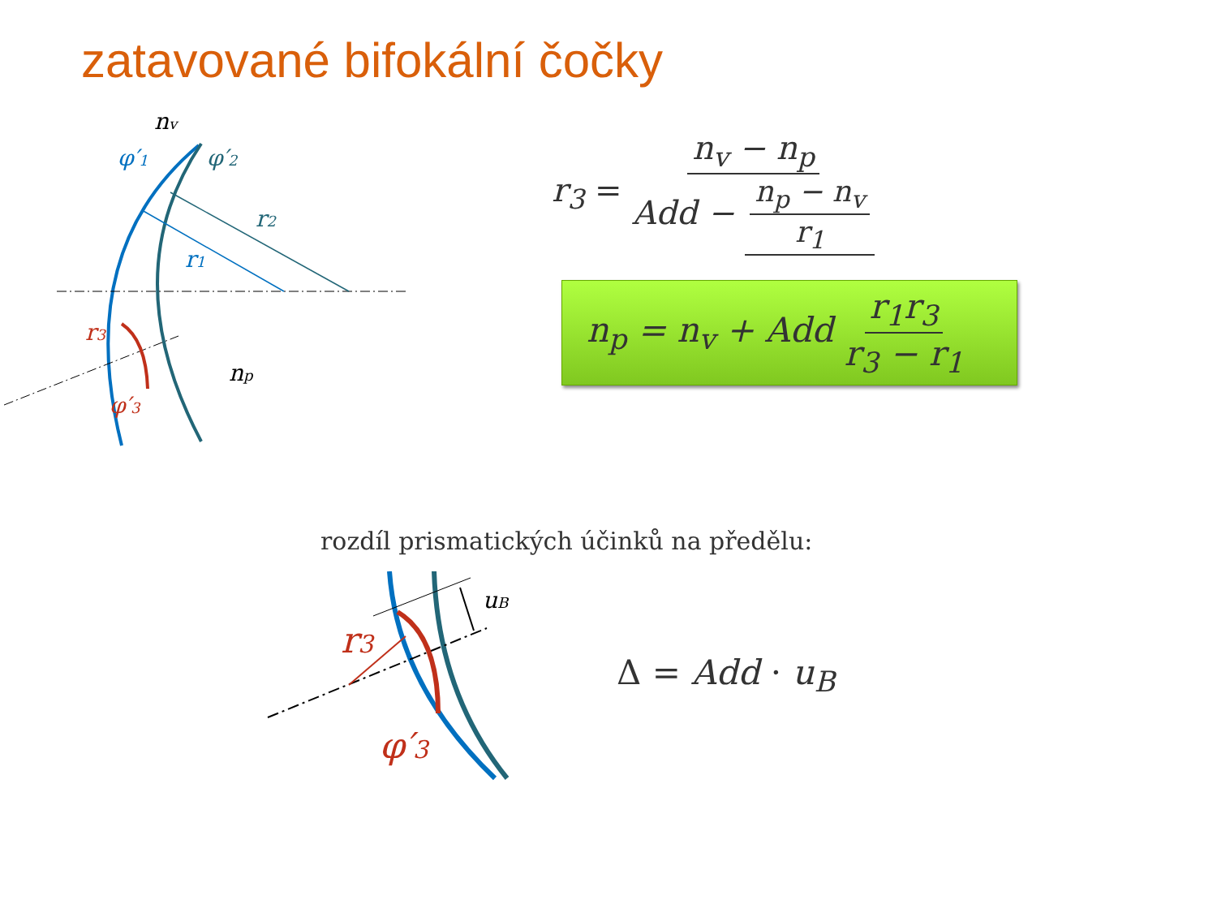zatavované bifokální čočky
nv
φ′1
φ′2
r2
r1
r3
φ′3
np
r<sub>3</sub> = n<sub>v</sub> − n<sub>p</sub> Add − n<sub>p</sub> − n<sub>v</sub> r<sub>1</sub>
n<sub>p</sub> = n<sub>v</sub> + Add r<sub>1</sub>r<sub>3</sub> r<sub>3</sub> − r<sub>1</sub>
rozdíl prismatických účinků na předělu:
uB
r3
φ′3
Δ = Add · u<sub>B</sub>